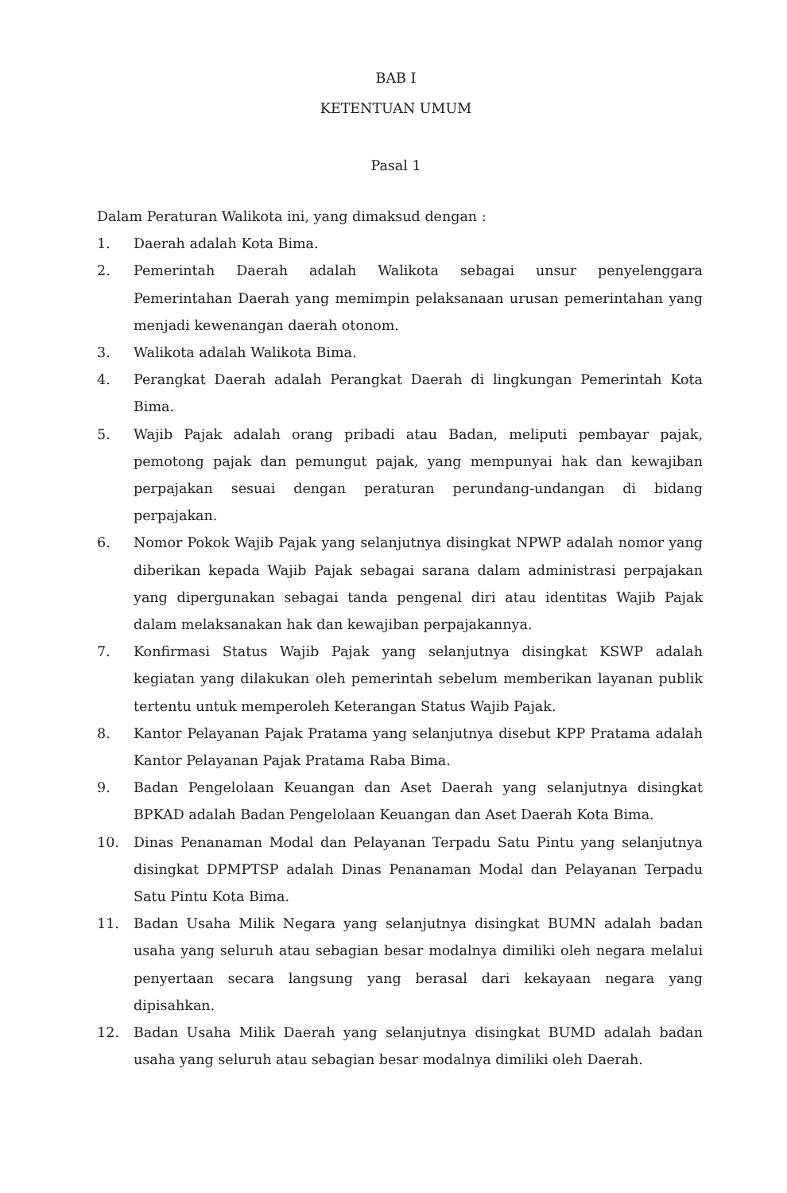BAB I
KETENTUAN UMUM
Pasal 1
Dalam Peraturan Walikota ini, yang dimaksud dengan :
1. Daerah adalah Kota Bima.
2. Pemerintah Daerah adalah Walikota sebagai unsur penyelenggara Pemerintahan Daerah yang memimpin pelaksanaan urusan pemerintahan yang menjadi kewenangan daerah otonom.
3. Walikota adalah Walikota Bima.
4. Perangkat Daerah adalah Perangkat Daerah di lingkungan Pemerintah Kota Bima.
5. Wajib Pajak adalah orang pribadi atau Badan, meliputi pembayar pajak, pemotong pajak dan pemungut pajak, yang mempunyai hak dan kewajiban perpajakan sesuai dengan peraturan perundang-undangan di bidang perpajakan.
6. Nomor Pokok Wajib Pajak yang selanjutnya disingkat NPWP adalah nomor yang diberikan kepada Wajib Pajak sebagai sarana dalam administrasi perpajakan yang dipergunakan sebagai tanda pengenal diri atau identitas Wajib Pajak dalam melaksanakan hak dan kewajiban perpajakannya.
7. Konfirmasi Status Wajib Pajak yang selanjutnya disingkat KSWP adalah kegiatan yang dilakukan oleh pemerintah sebelum memberikan layanan publik tertentu untuk memperoleh Keterangan Status Wajib Pajak.
8. Kantor Pelayanan Pajak Pratama yang selanjutnya disebut KPP Pratama adalah Kantor Pelayanan Pajak Pratama Raba Bima.
9. Badan Pengelolaan Keuangan dan Aset Daerah yang selanjutnya disingkat BPKAD adalah Badan Pengelolaan Keuangan dan Aset Daerah Kota Bima.
10. Dinas Penanaman Modal dan Pelayanan Terpadu Satu Pintu yang selanjutnya disingkat DPMPTSP adalah Dinas Penanaman Modal dan Pelayanan Terpadu Satu Pintu Kota Bima.
11. Badan Usaha Milik Negara yang selanjutnya disingkat BUMN adalah badan usaha yang seluruh atau sebagian besar modalnya dimiliki oleh negara melalui penyertaan secara langsung yang berasal dari kekayaan negara yang dipisahkan.
12. Badan Usaha Milik Daerah yang selanjutnya disingkat BUMD adalah badan usaha yang seluruh atau sebagian besar modalnya dimiliki oleh Daerah.